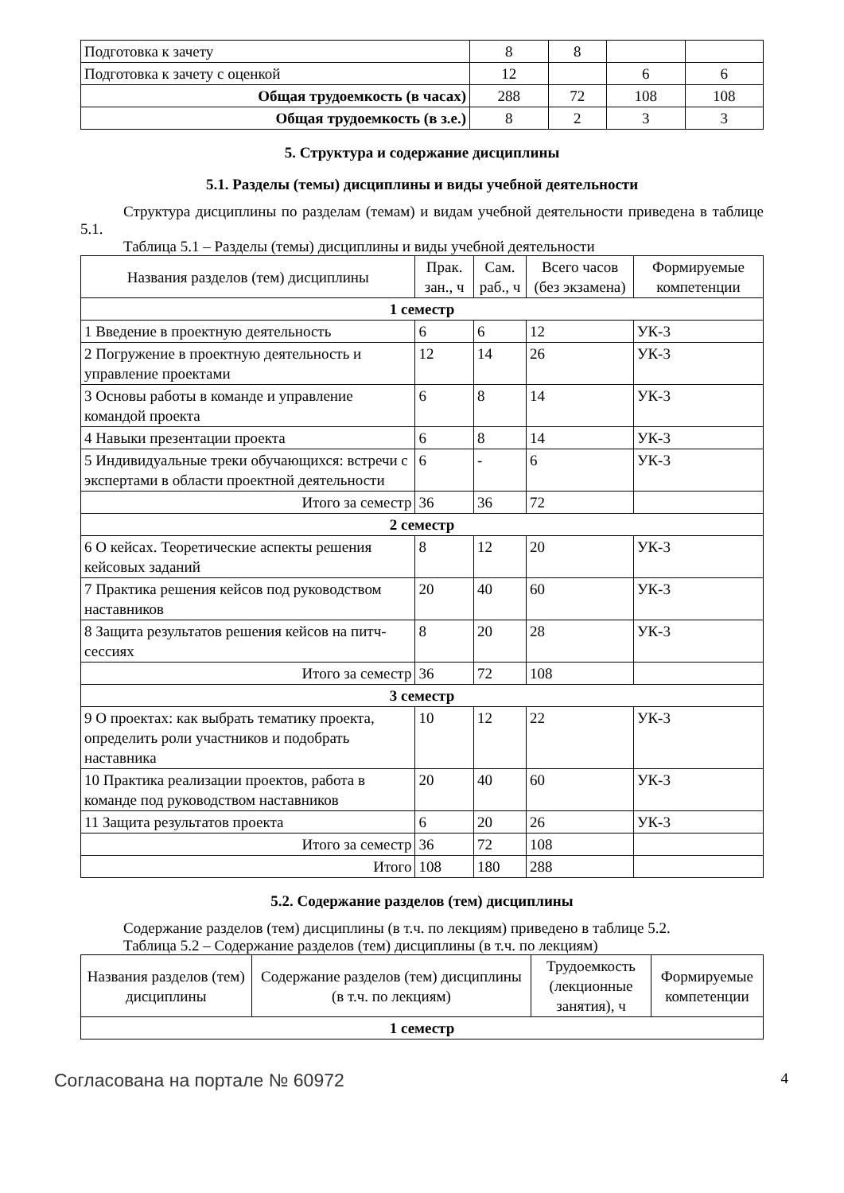| Подготовка к зачету | 8 | 8 | | |
| Подготовка к зачету с оценкой | 12 | | 6 | 6 |
| Общая трудоемкость (в часах) | 288 | 72 | 108 | 108 |
| Общая трудоемкость (в з.е.) | 8 | 2 | 3 | 3 |
5. Структура и содержание дисциплины
5.1. Разделы (темы) дисциплины и виды учебной деятельности
Структура дисциплины по разделам (темам) и видам учебной деятельности приведена в таблице 5.1.
Таблица 5.1 – Разделы (темы) дисциплины и виды учебной деятельности
| Названия разделов (тем) дисциплины | Прак. зан., ч | Сам. раб., ч | Всего часов (без экзамена) | Формируемые компетенции |
| --- | --- | --- | --- | --- |
| 1 семестр | | | | |
| 1 Введение в проектную деятельность | 6 | 6 | 12 | УК-3 |
| 2 Погружение в проектную деятельность и управление проектами | 12 | 14 | 26 | УК-3 |
| 3 Основы работы в команде и управление командой проекта | 6 | 8 | 14 | УК-3 |
| 4 Навыки презентации проекта | 6 | 8 | 14 | УК-3 |
| 5 Индивидуальные треки обучающихся: встречи с экспертами в области проектной деятельности | 6 | - | 6 | УК-3 |
| Итого за семестр | 36 | 36 | 72 | |
| 2 семестр | | | | |
| 6 О кейсах. Теоретические аспекты решения кейсовых заданий | 8 | 12 | 20 | УК-3 |
| 7 Практика решения кейсов под руководством наставников | 20 | 40 | 60 | УК-3 |
| 8 Защита результатов решения кейсов на питч-сессиях | 8 | 20 | 28 | УК-3 |
| Итого за семестр | 36 | 72 | 108 | |
| 3 семестр | | | | |
| 9 О проектах: как выбрать тематику проекта, определить роли участников и подобрать наставника | 10 | 12 | 22 | УК-3 |
| 10 Практика реализации проектов, работа в команде под руководством наставников | 20 | 40 | 60 | УК-3 |
| 11 Защита результатов проекта | 6 | 20 | 26 | УК-3 |
| Итого за семестр | 36 | 72 | 108 | |
| Итого | 108 | 180 | 288 | |
5.2. Содержание разделов (тем) дисциплины
Содержание разделов (тем) дисциплины (в т.ч. по лекциям) приведено в таблице 5.2.
Таблица 5.2 – Содержание разделов (тем) дисциплины (в т.ч. по лекциям)
| Названия разделов (тем) дисциплины | Содержание разделов (тем) дисциплины (в т.ч. по лекциям) | Трудоемкость (лекционные занятия), ч | Формируемые компетенции |
| --- | --- | --- | --- |
| 1 семестр | | | |
Согласована на портале № 60972 4